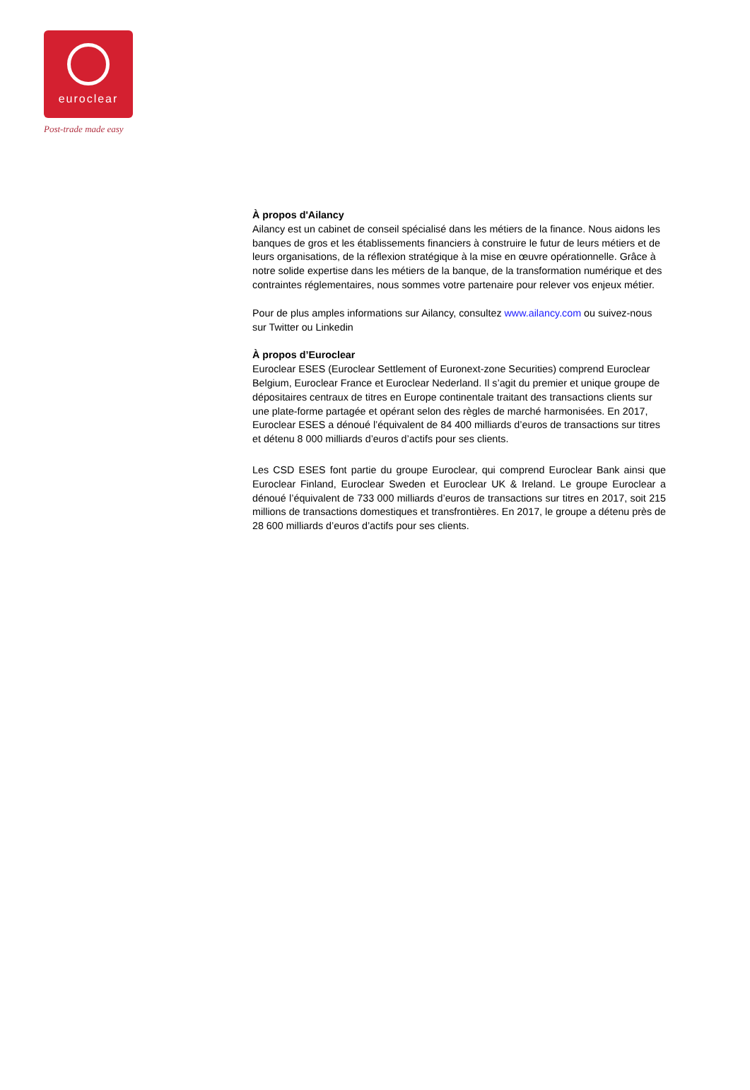euroclear
Post-trade made easy
À propos d'Ailancy
Ailancy est un cabinet de conseil spécialisé dans les métiers de la finance. Nous aidons les banques de gros et les établissements financiers à construire le futur de leurs métiers et de leurs organisations, de la réflexion stratégique à la mise en œuvre opérationnelle. Grâce à notre solide expertise dans les métiers de la banque, de la transformation numérique et des contraintes réglementaires, nous sommes votre partenaire pour relever vos enjeux métier.
Pour de plus amples informations sur Ailancy, consultez www.ailancy.com ou suivez-nous sur Twitter ou Linkedin
À propos d’Euroclear
Euroclear ESES (Euroclear Settlement of Euronext-zone Securities) comprend Euroclear Belgium, Euroclear France et Euroclear Nederland. Il s’agit du premier et unique groupe de dépositaires centraux de titres en Europe continentale traitant des transactions clients sur une plate-forme partagée et opérant selon des règles de marché harmonisées. En 2017, Euroclear ESES a dénoué l’équivalent de 84 400 milliards d’euros de transactions sur titres et détenu 8 000 milliards d’euros d’actifs pour ses clients.
Les CSD ESES font partie du groupe Euroclear, qui comprend Euroclear Bank ainsi que Euroclear Finland, Euroclear Sweden et Euroclear UK & Ireland. Le groupe Euroclear a dénoué l’équivalent de 733 000 milliards d’euros de transactions sur titres en 2017, soit 215 millions de transactions domestiques et transfrontières. En 2017, le groupe a détenu près de 28 600 milliards d’euros d’actifs pour ses clients.